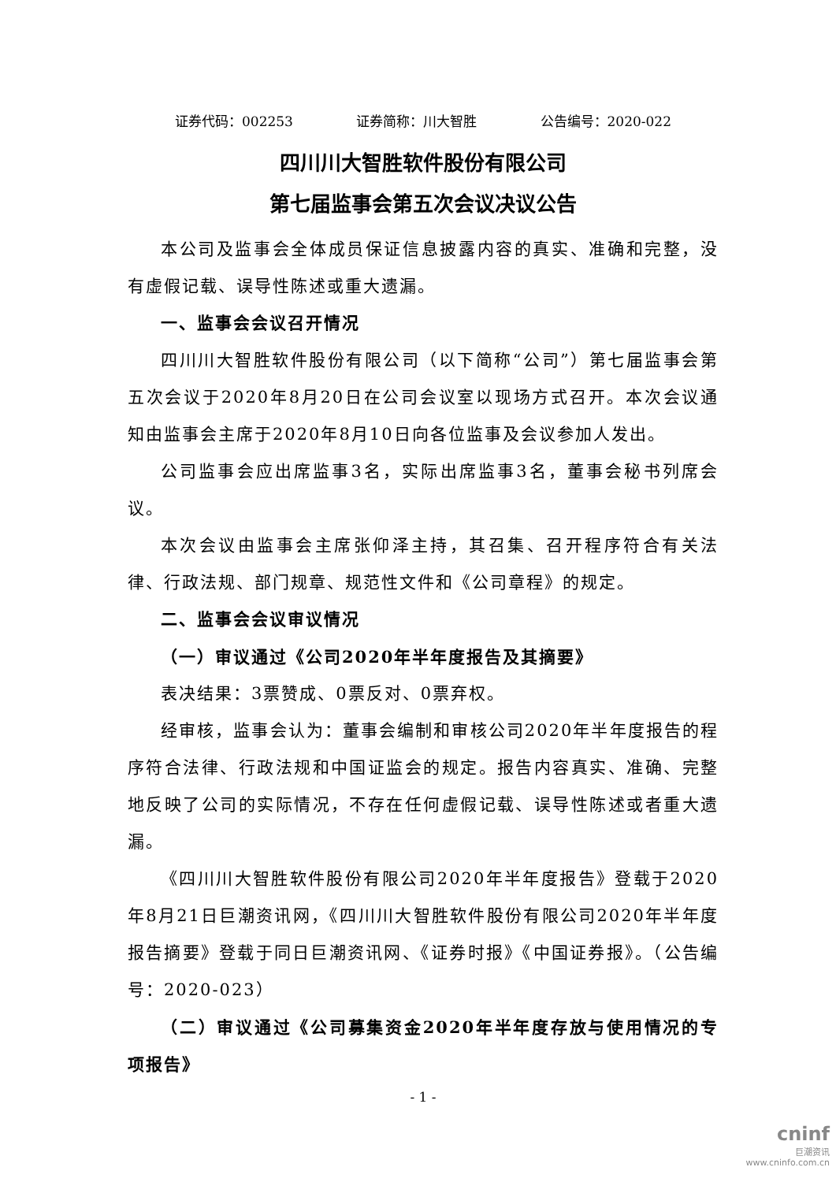证券代码：002253 证券简称：川大智胜 公告编号：2020-022
四川川大智胜软件股份有限公司
第七届监事会第五次会议决议公告
本公司及监事会全体成员保证信息披露内容的真实、准确和完整，没有虚假记载、误导性陈述或重大遗漏。
一、监事会会议召开情况
四川川大智胜软件股份有限公司（以下简称“公司”）第七届监事会第五次会议于2020年8月20日在公司会议室以现场方式召开。本次会议通知由监事会主席于2020年8月10日向各位监事及会议参加人发出。
公司监事会应出席监事3名，实际出席监事3名，董事会秘书列席会议。
本次会议由监事会主席张仰泽主持，其召集、召开程序符合有关法律、行政法规、部门规章、规范性文件和《公司章程》的规定。
二、监事会会议审议情况
（一）审议通过《公司2020年半年度报告及其摘要》
表决结果：3票赞成、0票反对、0票弃权。
经审核，监事会认为：董事会编制和审核公司2020年半年度报告的程序符合法律、行政法规和中国证监会的规定。报告内容真实、准确、完整地反映了公司的实际情况，不存在任何虚假记载、误导性陈述或者重大遗漏。
《四川川大智胜软件股份有限公司2020年半年度报告》登载于2020年8月21日巨潮资讯网，《四川川大智胜软件股份有限公司2020年半年度报告摘要》登载于同日巨潮资讯网、《证券时报》《中国证券报》。（公告编号：2020-023）
（二）审议通过《公司募集资金2020年半年度存放与使用情况的专项报告》
- 1 -
cninf
巨潮资讯
www.cninfo.com.cn